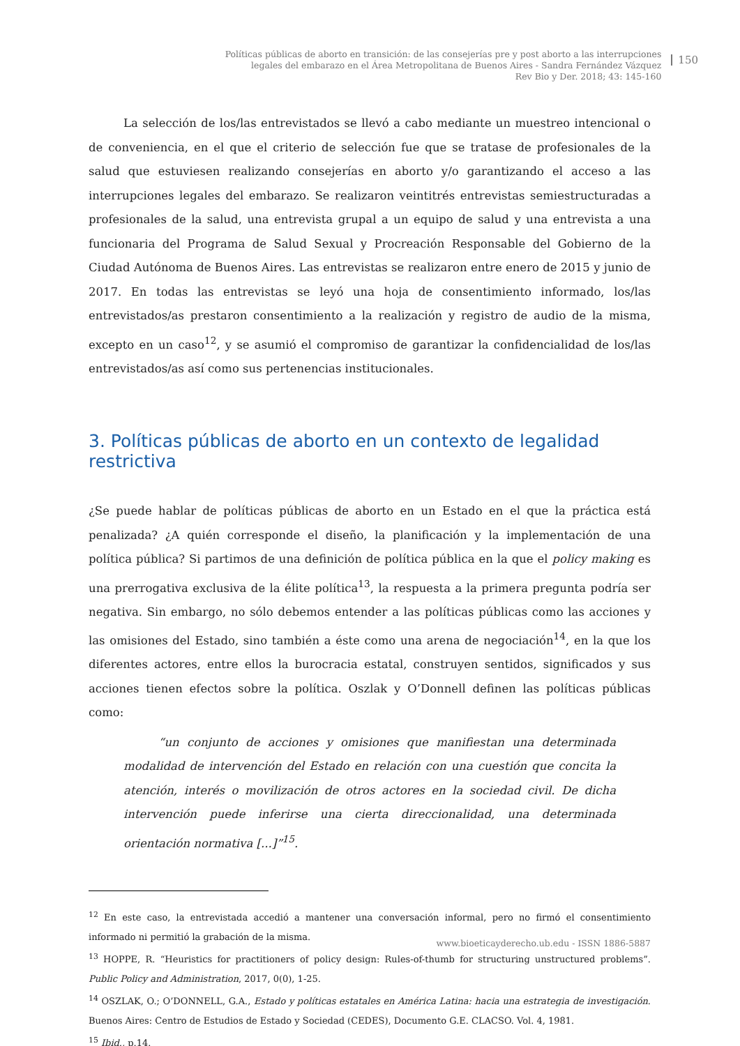Políticas públicas de aborto en transición: de las consejerías pre y post aborto a las interrupciones
legales del embarazo en el Área Metropolitana de Buenos Aires - Sandra Fernández Vázquez
Rev Bio y Der. 2018; 43: 145-160
150
La selección de los/las entrevistados se llevó a cabo mediante un muestreo intencional o de conveniencia, en el que el criterio de selección fue que se tratase de profesionales de la salud que estuviesen realizando consejerías en aborto y/o garantizando el acceso a las interrupciones legales del embarazo. Se realizaron veintitrés entrevistas semiestructuradas a profesionales de la salud, una entrevista grupal a un equipo de salud y una entrevista a una funcionaria del Programa de Salud Sexual y Procreación Responsable del Gobierno de la Ciudad Autónoma de Buenos Aires. Las entrevistas se realizaron entre enero de 2015 y junio de 2017. En todas las entrevistas se leyó una hoja de consentimiento informado, los/las entrevistados/as prestaron consentimiento a la realización y registro de audio de la misma, excepto en un caso<sup>12</sup>, y se asumió el compromiso de garantizar la confidencialidad de los/las entrevistados/as así como sus pertenencias institucionales.
3. Políticas públicas de aborto en un contexto de legalidad restrictiva
¿Se puede hablar de políticas públicas de aborto en un Estado en el que la práctica está penalizada? ¿A quién corresponde el diseño, la planificación y la implementación de una política pública? Si partimos de una definición de política pública en la que el policy making es una prerrogativa exclusiva de la élite política<sup>13</sup>, la respuesta a la primera pregunta podría ser negativa. Sin embargo, no sólo debemos entender a las políticas públicas como las acciones y las omisiones del Estado, sino también a éste como una arena de negociación<sup>14</sup>, en la que los diferentes actores, entre ellos la burocracia estatal, construyen sentidos, significados y sus acciones tienen efectos sobre la política. Oszlak y O’Donnell definen las políticas públicas como:
“un conjunto de acciones y omisiones que manifiestan una determinada modalidad de intervención del Estado en relación con una cuestión que concita la atención, interés o movilización de otros actores en la sociedad civil. De dicha intervención puede inferirse una cierta direccionalidad, una determinada orientación normativa [...]”<sup>15</sup>.
<sup>12</sup> En este caso, la entrevistada accedió a mantener una conversación informal, pero no firmó el consentimiento informado ni permitió la grabación de la misma.
<sup>13</sup> HOPPE, R. “Heuristics for practitioners of policy design: Rules-of-thumb for structuring unstructured problems”. Public Policy and Administration, 2017, 0(0), 1-25.
<sup>14</sup> OSZLAK, O.; O’DONNELL, G.A., Estado y políticas estatales en América Latina: hacia una estrategia de investigación. Buenos Aires: Centro de Estudios de Estado y Sociedad (CEDES), Documento G.E. CLACSO. Vol. 4, 1981.
<sup>15</sup> Ibid., p.14.
www.bioeticayderecho.ub.edu - ISSN 1886-5887